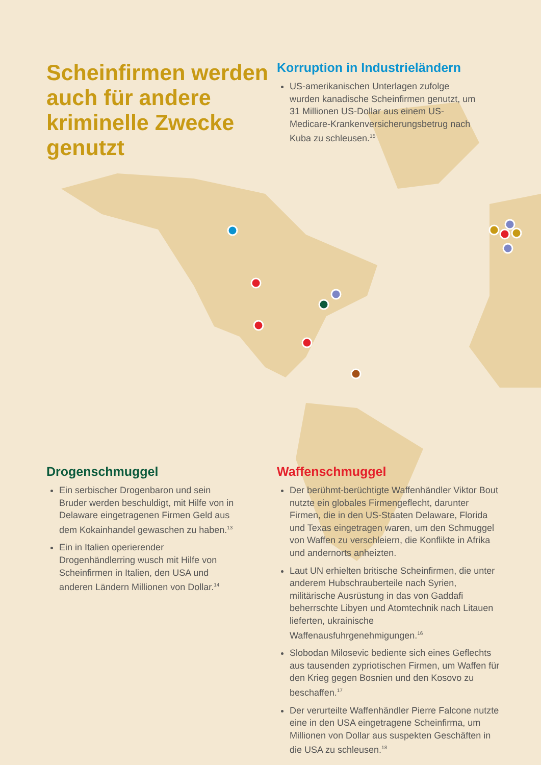Scheinfirmen werden auch für andere kriminelle Zwecke genutzt
Korruption in Industrieländern
US-amerikanischen Unterlagen zufolge wurden kanadische Scheinfirmen genutzt, um 31 Millionen US-Dollar aus einem US-Medicare-Krankenversicherungsbetrug nach Kuba zu schleusen.<sup>15</sup>
Drogenschmuggel
Ein serbischer Drogenbaron und sein Bruder werden beschuldigt, mit Hilfe von in Delaware eingetragenen Firmen Geld aus dem Kokainhandel gewaschen zu haben.<sup>13</sup>
Ein in Italien operierender Drogenhändlerring wusch mit Hilfe von Scheinfirmen in Italien, den USA und anderen Ländern Millionen von Dollar.<sup>14</sup>
Waffenschmuggel
Der berühmt-berüchtigte Waffenhändler Viktor Bout nutzte ein globales Firmengeflecht, darunter Firmen, die in den US-Staaten Delaware, Florida und Texas eingetragen waren, um den Schmuggel von Waffen zu verschleiern, die Konflikte in Afrika und andernorts anheizten.
Laut UN erhielten britische Scheinfirmen, die unter anderem Hubschrauberteile nach Syrien, militärische Ausrüstung in das von Gaddafi beherrschte Libyen und Atomtechnik nach Litauen lieferten, ukrainische Waffenausfuhrgenehmigungen.<sup>16</sup>
Slobodan Milosevic bediente sich eines Geflechts aus tausenden zypriotischen Firmen, um Waffen für den Krieg gegen Bosnien und den Kosovo zu beschaffen.<sup>17</sup>
Der verurteilte Waffenhändler Pierre Falcone nutzte eine in den USA eingetragene Scheinfirma, um Millionen von Dollar aus suspekten Geschäften in die USA zu schleusen.<sup>18</sup>